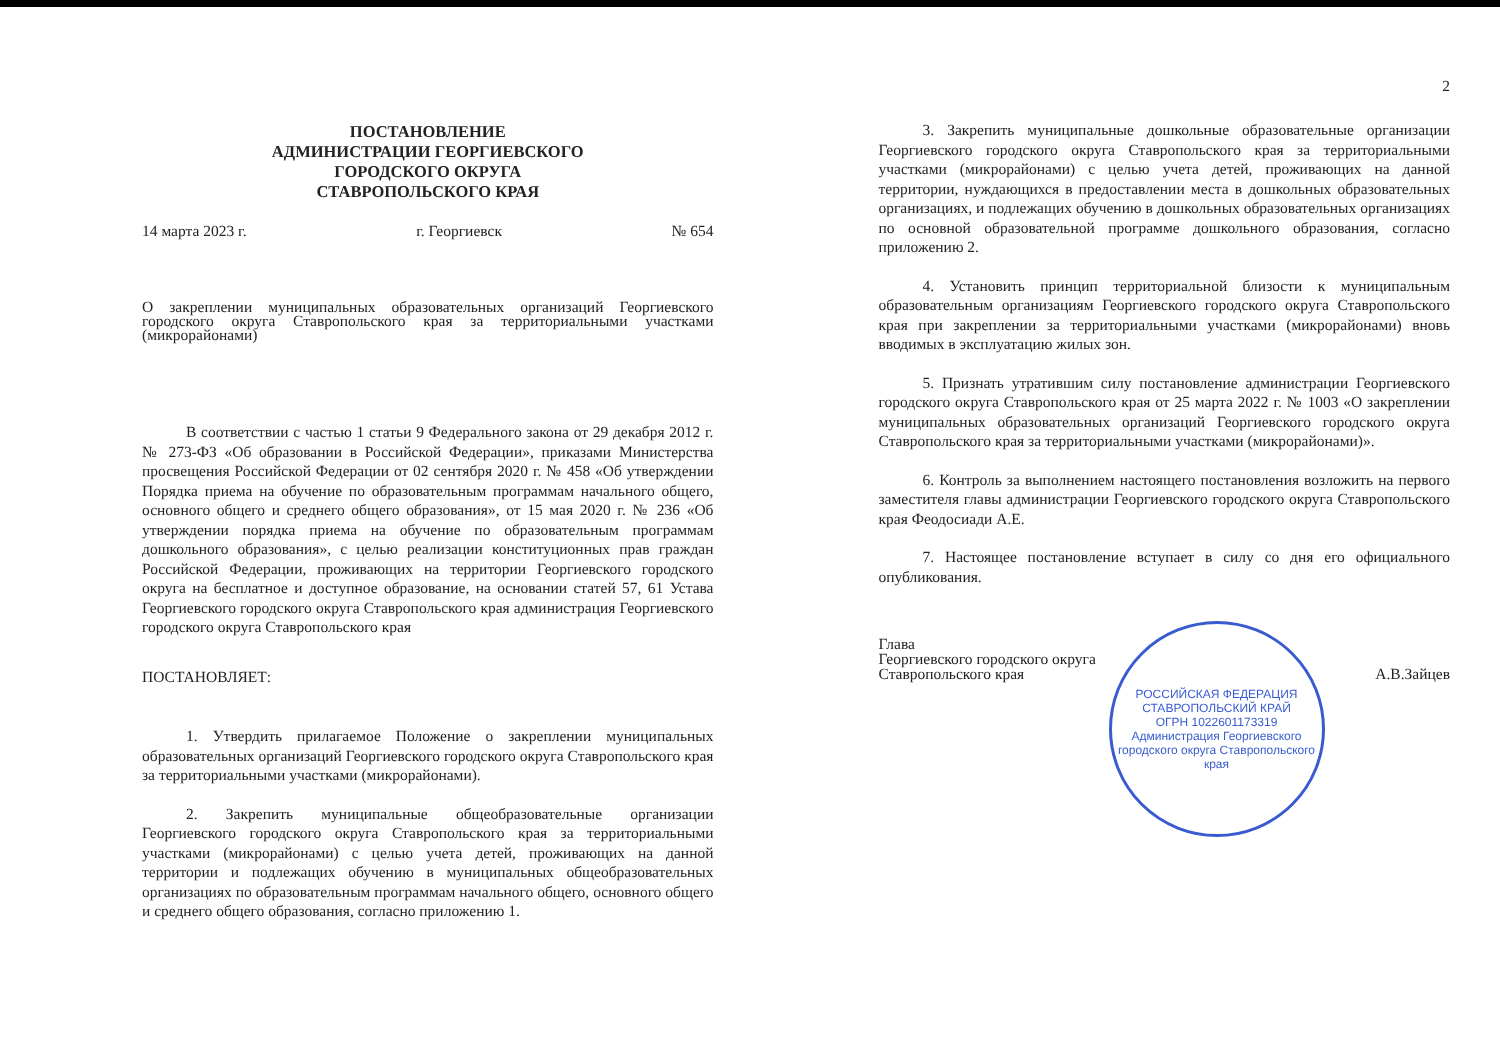ПОСТАНОВЛЕНИЕ
АДМИНИСТРАЦИИ ГЕОРГИЕВСКОГО
ГОРОДСКОГО ОКРУГА
СТАВРОПОЛЬСКОГО КРАЯ
14 марта 2023 г. г. Георгиевск № 654
О закреплении муниципальных образовательных организаций Георгиевского городского округа Ставропольского края за территориальными участками (микрорайонами)
В соответствии с частью 1 статьи 9 Федерального закона от 29 декабря 2012 г. № 273-ФЗ «Об образовании в Российской Федерации», приказами Министерства просвещения Российской Федерации от 02 сентября 2020 г. № 458 «Об утверждении Порядка приема на обучение по образовательным программам начального общего, основного общего и среднего общего образования», от 15 мая 2020 г. № 236 «Об утверждении порядка приема на обучение по образовательным программам дошкольного образования», с целью реализации конституционных прав граждан Российской Федерации, проживающих на территории Георгиевского городского округа на бесплатное и доступное образование, на основании статей 57, 61 Устава Георгиевского городского округа Ставропольского края администрация Георгиевского городского округа Ставропольского края
ПОСТАНОВЛЯЕТ:
1. Утвердить прилагаемое Положение о закреплении муниципальных образовательных организаций Георгиевского городского округа Ставропольского края за территориальными участками (микрорайонами).
2. Закрепить муниципальные общеобразовательные организации Георгиевского городского округа Ставропольского края за территориальными участками (микрорайонами) с целью учета детей, проживающих на данной территории и подлежащих обучению в муниципальных общеобразовательных организациях по образовательным программам начального общего, основного общего и среднего общего образования, согласно приложению 1.
2
3. Закрепить муниципальные дошкольные образовательные организации Георгиевского городского округа Ставропольского края за территориальными участками (микрорайонами) с целью учета детей, проживающих на данной территории, нуждающихся в предоставлении места в дошкольных образовательных организациях, и подлежащих обучению в дошкольных образовательных организациях по основной образовательной программе дошкольного образования, согласно приложению 2.
4. Установить принцип территориальной близости к муниципальным образовательным организациям Георгиевского городского округа Ставропольского края при закреплении за территориальными участками (микрорайонами) вновь вводимых в эксплуатацию жилых зон.
5. Признать утратившим силу постановление администрации Георгиевского городского округа Ставропольского края от 25 марта 2022 г. № 1003 «О закреплении муниципальных образовательных организаций Георгиевского городского округа Ставропольского края за территориальными участками (микрорайонами)».
6. Контроль за выполнением настоящего постановления возложить на первого заместителя главы администрации Георгиевского городского округа Ставропольского края Феодосиади А.Е.
7. Настоящее постановление вступает в силу со дня его официального опубликования.
Глава
Георгиевского городского округа
Ставропольского края
А.В.Зайцев
РОССИЙСКАЯ ФЕДЕРАЦИЯ СТАВРОПОЛЬСКИЙ КРАЙ
ОГРН 1022601173319
Администрация Георгиевского городского округа Ставропольского края